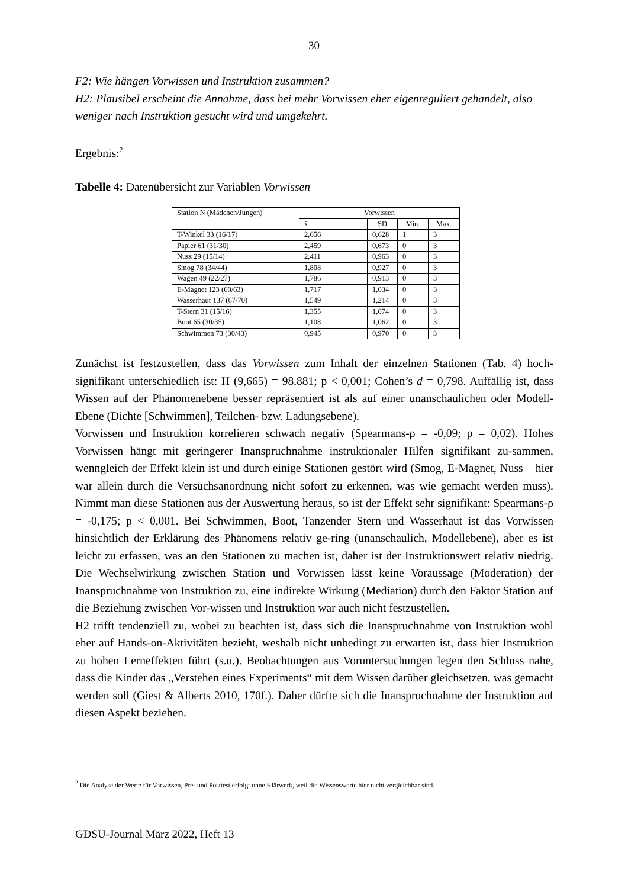30
F2: Wie hängen Vorwissen und Instruktion zusammen?
H2: Plausibel erscheint die Annahme, dass bei mehr Vorwissen eher eigenreguliert gehandelt, also weniger nach Instruktion gesucht wird und umgekehrt.
Ergebnis:<sup>2</sup>
Tabelle 4: Datenübersicht zur Variablen Vorwissen
| Station N (Mädchen/Jungen) | Vorwissen | | | |
| | x̄ | SD | Min. | Max. |
| T-Winkel 33 (16/17) | 2,656 | 0,628 | 1 | 3 |
| Papier 61 (31/30) | 2,459 | 0,673 | 0 | 3 |
| Nuss 29 (15/14) | 2,411 | 0,963 | 0 | 3 |
| Smog 78 (34/44) | 1,808 | 0,927 | 0 | 3 |
| Wagen 49 (22/27) | 1,786 | 0,913 | 0 | 3 |
| E-Magnet 123 (60/63) | 1,717 | 1,034 | 0 | 3 |
| Wasserhaut 137 (67/70) | 1,549 | 1,214 | 0 | 3 |
| T-Stern 31 (15/16) | 1,355 | 1,074 | 0 | 3 |
| Boot 65 (30/35) | 1,108 | 1,062 | 0 | 3 |
| Schwimmen 73 (30/43) | 0,945 | 0,970 | 0 | 3 |
Zunächst ist festzustellen, dass das Vorwissen zum Inhalt der einzelnen Stationen (Tab. 4) hoch-signifikant unterschiedlich ist: H (9,665) = 98.881; p < 0,001; Cohen’s d = 0,798. Auffällig ist, dass Wissen auf der Phänomenebene besser repräsentiert ist als auf einer unanschaulichen oder Modell-Ebene (Dichte [Schwimmen], Teilchen- bzw. Ladungsebene).
Vorwissen und Instruktion korrelieren schwach negativ (Spearmans-ρ = -0,09; p = 0,02). Hohes Vorwissen hängt mit geringerer Inanspruchnahme instruktionaler Hilfen signifikant zu-sammen, wenngleich der Effekt klein ist und durch einige Stationen gestört wird (Smog, E-Magnet, Nuss – hier war allein durch die Versuchsanordnung nicht sofort zu erkennen, was wie gemacht werden muss). Nimmt man diese Stationen aus der Auswertung heraus, so ist der Effekt sehr signifikant: Spearmans-ρ = -0,175; p < 0,001. Bei Schwimmen, Boot, Tanzender Stern und Wasserhaut ist das Vorwissen hinsichtlich der Erklärung des Phänomens relativ ge-ring (unanschaulich, Modellebene), aber es ist leicht zu erfassen, was an den Stationen zu machen ist, daher ist der Instruktionswert relativ niedrig. Die Wechselwirkung zwischen Station und Vorwissen lässt keine Voraussage (Moderation) der Inanspruchnahme von Instruktion zu, eine indirekte Wirkung (Mediation) durch den Faktor Station auf die Beziehung zwischen Vor-wissen und Instruktion war auch nicht festzustellen.
H2 trifft tendenziell zu, wobei zu beachten ist, dass sich die Inanspruchnahme von Instruktion wohl eher auf Hands-on-Aktivitäten bezieht, weshalb nicht unbedingt zu erwarten ist, dass hier Instruktion zu hohen Lerneffekten führt (s.u.). Beobachtungen aus Voruntersuchungen legen den Schluss nahe, dass die Kinder das „Verstehen eines Experiments“ mit dem Wissen darüber gleichsetzen, was gemacht werden soll (Giest & Alberts 2010, 170f.). Daher dürfte sich die Inanspruchnahme der Instruktion auf diesen Aspekt beziehen.
<sup>2</sup> Die Analyse der Werte für Vorwissen, Pre- und Posttest erfolgt ohne Klärwerk, weil die Wissenswerte hier nicht vergleichbar sind.
GDSU-Journal März 2022, Heft 13